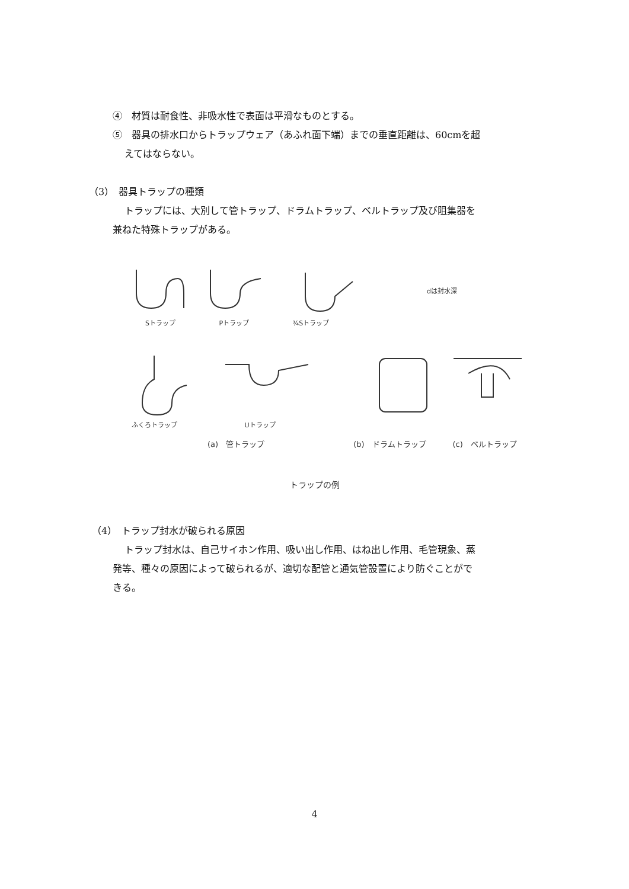④　材質は耐食性、非吸水性で表面は平滑なものとする。
⑤　器具の排水口からトラップウェア（あふれ面下端）までの垂直距離は、60cmを超
えてはならない。
（3）　器具トラップの種類
トラップには、大別して管トラップ、ドラムトラップ、ベルトラップ及び阻集器を
兼ねた特殊トラップがある。
Sトラップ Pトラップ ¾Sトラップ
dは封水深
ふくろトラップ Uトラップ
(a)　管トラップ (b)　ドラムトラップ (c)　ベルトラップ
トラップの例
（4）　トラップ封水が破られる原因
トラップ封水は、自己サイホン作用、吸い出し作用、はね出し作用、毛管現象、蒸
発等、種々の原因によって破られるが、適切な配管と通気管設置により防ぐことがで
きる。
4